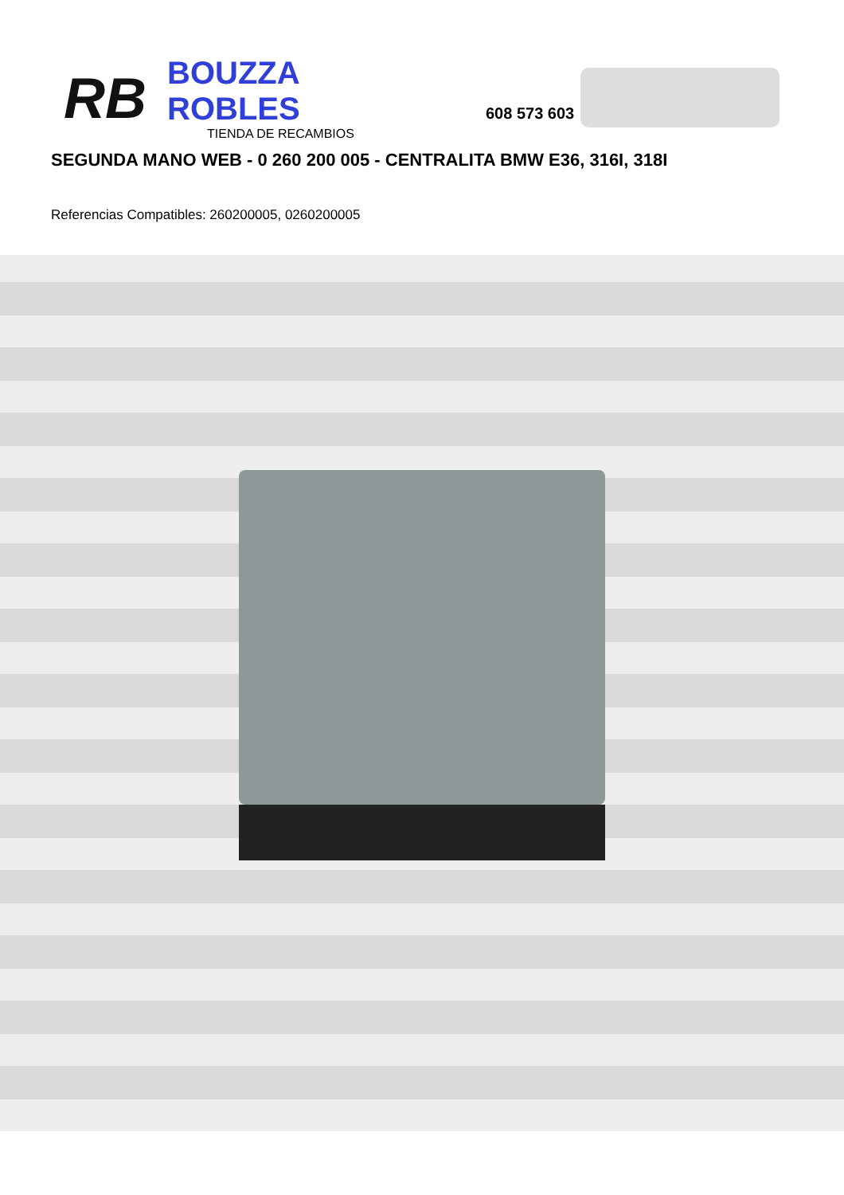RB
BOUZZA ROBLES
TIENDA DE RECAMBIOS
608 573 603
SEGUNDA MANO WEB - 0 260 200 005 - CENTRALITA BMW E36, 316I, 318I
Referencias Compatibles: 260200005, 0260200005